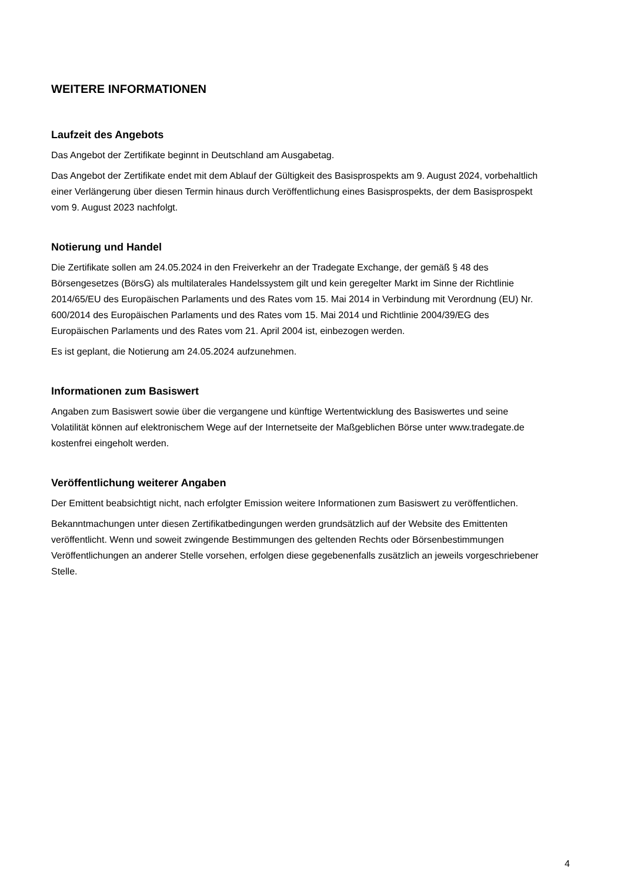WEITERE INFORMATIONEN
Laufzeit des Angebots
Das Angebot der Zertifikate beginnt in Deutschland am Ausgabetag.
Das Angebot der Zertifikate endet mit dem Ablauf der Gültigkeit des Basisprospekts am 9. August 2024, vorbehaltlich einer Verlängerung über diesen Termin hinaus durch Veröffentlichung eines Basisprospekts, der dem Basisprospekt vom 9. August 2023 nachfolgt.
Notierung und Handel
Die Zertifikate sollen am 24.05.2024 in den Freiverkehr an der Tradegate Exchange, der gemäß § 48 des Börsengesetzes (BörsG) als multilaterales Handelssystem gilt und kein geregelter Markt im Sinne der Richtlinie 2014/65/EU des Europäischen Parlaments und des Rates vom 15. Mai 2014 in Verbindung mit Verordnung (EU) Nr. 600/2014 des Europäischen Parlaments und des Rates vom 15. Mai 2014 und Richtlinie 2004/39/EG des Europäischen Parlaments und des Rates vom 21. April 2004 ist, einbezogen werden.
Es ist geplant, die Notierung am 24.05.2024 aufzunehmen.
Informationen zum Basiswert
Angaben zum Basiswert sowie über die vergangene und künftige Wertentwicklung des Basiswertes und seine Volatilität können auf elektronischem Wege auf der Internetseite der Maßgeblichen Börse unter www.tradegate.de kostenfrei eingeholt werden.
Veröffentlichung weiterer Angaben
Der Emittent beabsichtigt nicht, nach erfolgter Emission weitere Informationen zum Basiswert zu veröffentlichen.
Bekanntmachungen unter diesen Zertifikatbedingungen werden grundsätzlich auf der Website des Emittenten veröffentlicht. Wenn und soweit zwingende Bestimmungen des geltenden Rechts oder Börsenbestimmungen Veröffentlichungen an anderer Stelle vorsehen, erfolgen diese gegebenenfalls zusätzlich an jeweils vorgeschriebener Stelle.
4